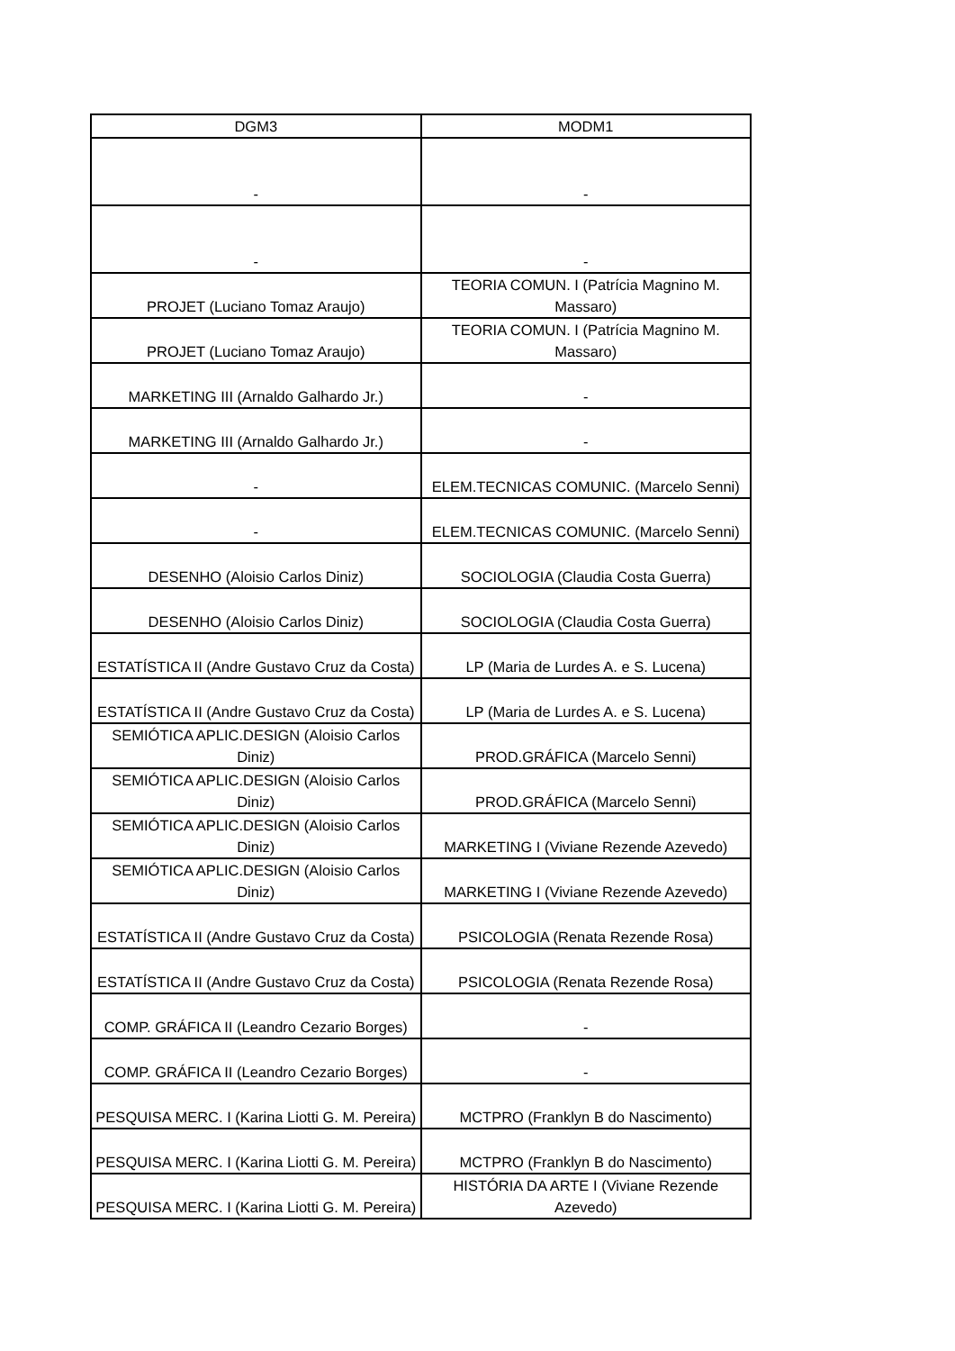| DGM3 | MODM1 |
| --- | --- |
| - | - |
| - | - |
| PROJET (Luciano Tomaz Araujo) | TEORIA COMUN. I (Patrícia Magnino M. Massaro) |
| PROJET (Luciano Tomaz Araujo) | TEORIA COMUN. I (Patrícia Magnino M. Massaro) |
| MARKETING III (Arnaldo Galhardo Jr.) | - |
| MARKETING III (Arnaldo Galhardo Jr.) | - |
| - | ELEM.TECNICAS COMUNIC. (Marcelo Senni) |
| - | ELEM.TECNICAS COMUNIC. (Marcelo Senni) |
| DESENHO (Aloisio Carlos Diniz) | SOCIOLOGIA (Claudia Costa Guerra) |
| DESENHO (Aloisio Carlos Diniz) | SOCIOLOGIA (Claudia Costa Guerra) |
| ESTATÍSTICA II (Andre Gustavo Cruz da Costa) | LP (Maria de Lurdes A. e S. Lucena) |
| ESTATÍSTICA II (Andre Gustavo Cruz da Costa) | LP (Maria de Lurdes A. e S. Lucena) |
| SEMIÓTICA APLIC.DESIGN (Aloisio Carlos Diniz) | PROD.GRÁFICA (Marcelo Senni) |
| SEMIÓTICA APLIC.DESIGN (Aloisio Carlos Diniz) | PROD.GRÁFICA (Marcelo Senni) |
| SEMIÓTICA APLIC.DESIGN (Aloisio Carlos Diniz) | MARKETING I (Viviane Rezende Azevedo) |
| SEMIÓTICA APLIC.DESIGN (Aloisio Carlos Diniz) | MARKETING I (Viviane Rezende Azevedo) |
| ESTATÍSTICA II (Andre Gustavo Cruz da Costa) | PSICOLOGIA (Renata Rezende Rosa) |
| ESTATÍSTICA II (Andre Gustavo Cruz da Costa) | PSICOLOGIA (Renata Rezende Rosa) |
| COMP. GRÁFICA II (Leandro Cezario Borges) | - |
| COMP. GRÁFICA II (Leandro Cezario Borges) | - |
| PESQUISA MERC. I (Karina Liotti G. M. Pereira) | MCTPRO (Franklyn B do Nascimento) |
| PESQUISA MERC. I (Karina Liotti G. M. Pereira) | MCTPRO (Franklyn B do Nascimento) |
| PESQUISA MERC. I (Karina Liotti G. M. Pereira) | HISTÓRIA DA ARTE I (Viviane Rezende Azevedo) |